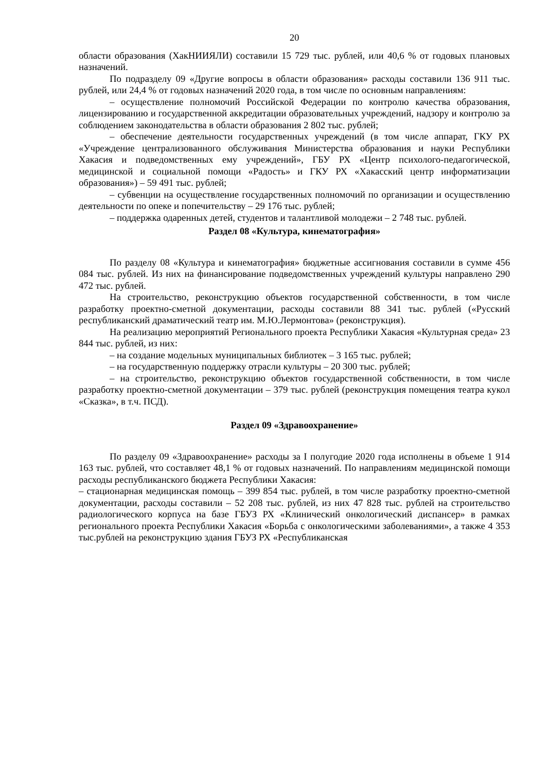20
области образования (ХакНИИЯЛИ) составили 15 729 тыс. рублей, или 40,6 % от годовых плановых назначений.
По подразделу 09 «Другие вопросы в области образования» расходы составили 136 911 тыс. рублей, или 24,4 % от годовых назначений 2020 года, в том числе по основным направлениям:
– осуществление полномочий Российской Федерации по контролю качества образования, лицензированию и государственной аккредитации образовательных учреждений, надзору и контролю за соблюдением законодательства в области образования 2 802 тыс. рублей;
– обеспечение деятельности государственных учреждений (в том числе аппарат, ГКУ РХ «Учреждение централизованного обслуживания Министерства образования и науки Республики Хакасия и подведомственных ему учреждений», ГБУ РХ «Центр психолого-педагогической, медицинской и социальной помощи «Радость» и ГКУ РХ «Хакасский центр информатизации образования») – 59 491 тыс. рублей;
– субвенции на осуществление государственных полномочий по организации и осуществлению деятельности по опеке и попечительству – 29 176 тыс. рублей;
– поддержка одаренных детей, студентов и талантливой молодежи – 2 748 тыс. рублей.
Раздел 08 «Культура, кинематография»
По разделу 08 «Культура и кинематография» бюджетные ассигнования составили в сумме 456 084 тыс. рублей. Из них на финансирование подведомственных учреждений культуры направлено 290 472 тыс. рублей.
На строительство, реконструкцию объектов государственной собственности, в том числе разработку проектно-сметной документации, расходы составили 88 341 тыс. рублей («Русский республиканский драматический театр им. М.Ю.Лермонтова» (реконструкция).
На реализацию мероприятий Регионального проекта Республики Хакасия «Культурная среда» 23 844 тыс. рублей, из них:
– на создание модельных муниципальных библиотек – 3 165 тыс. рублей;
– на государственную поддержку отрасли культуры – 20 300 тыс. рублей;
– на строительство, реконструкцию объектов государственной собственности, в том числе разработку проектно-сметной документации – 379 тыс. рублей (реконструкция помещения театра кукол «Сказка», в т.ч. ПСД).
Раздел 09 «Здравоохранение»
По разделу 09 «Здравоохранение» расходы за I полугодие 2020 года исполнены в объеме 1 914 163 тыс. рублей, что составляет 48,1 % от годовых назначений. По направлениям медицинской помощи расходы республиканского бюджета Республики Хакасия:
– стационарная медицинская помощь – 399 854 тыс. рублей, в том числе разработку проектно-сметной документации, расходы составили – 52 208 тыс. рублей, из них 47 828 тыс. рублей на строительство радиологического корпуса на базе ГБУЗ РХ «Клинический онкологический диспансер» в рамках регионального проекта Республики Хакасия «Борьба с онкологическими заболеваниями», а также 4 353 тыс.рублей на реконструкцию здания ГБУЗ РХ «Республиканская